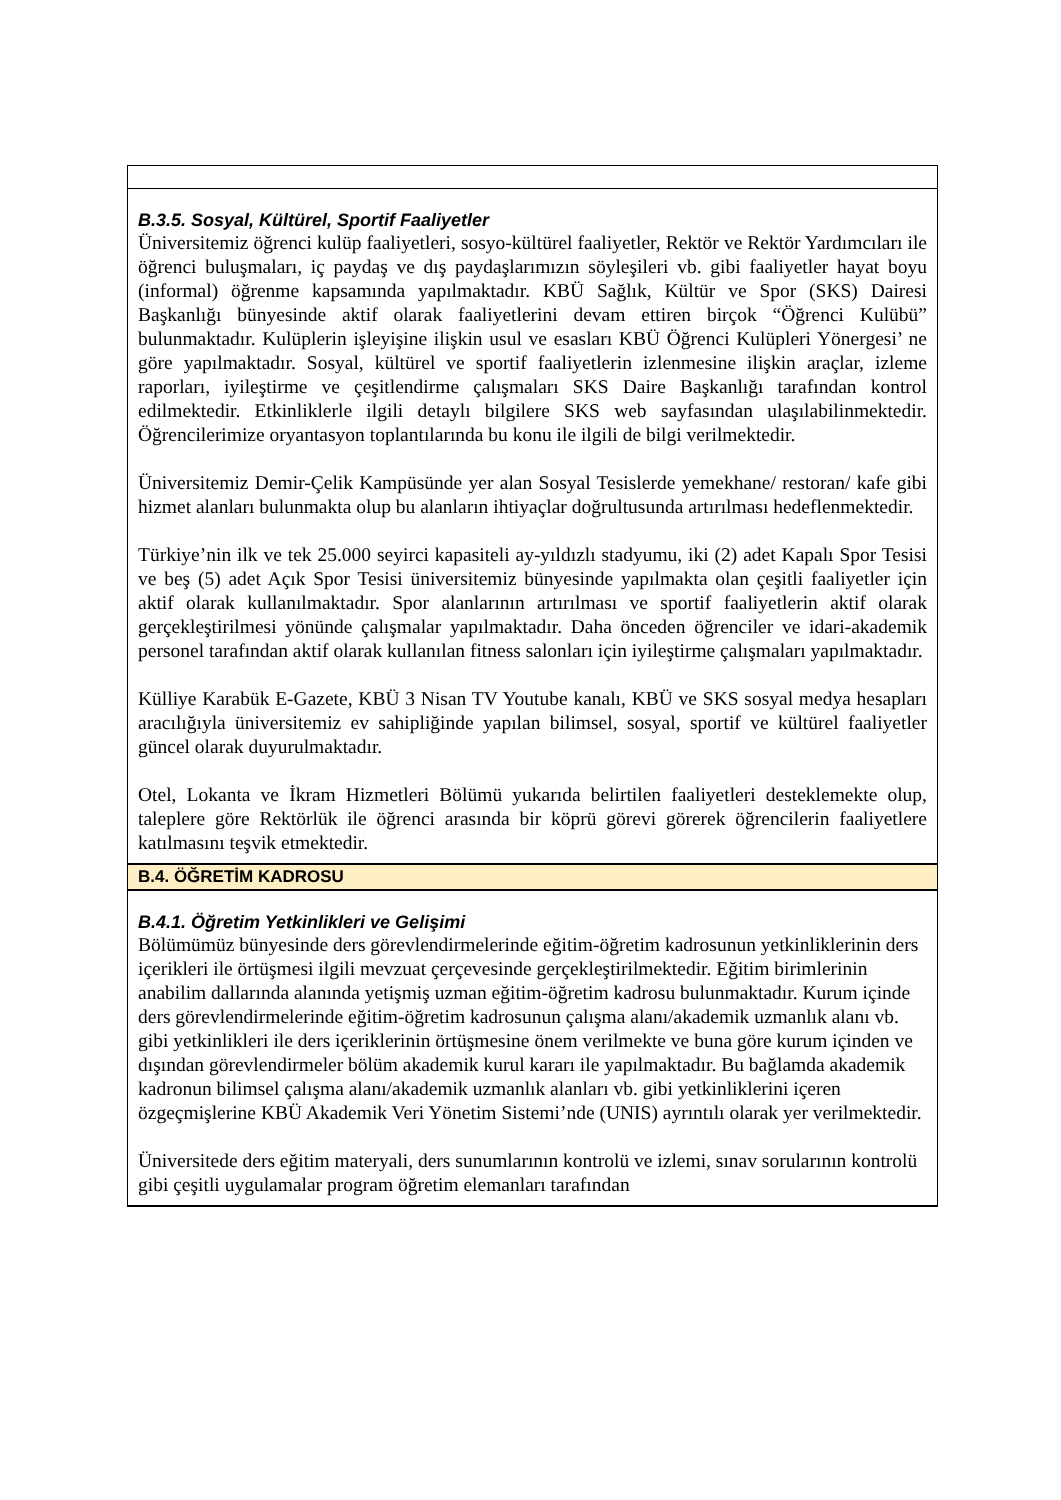B.3.5. Sosyal, Kültürel, Sportif Faaliyetler
Üniversitemiz öğrenci kulüp faaliyetleri, sosyo-kültürel faaliyetler, Rektör ve Rektör Yardımcıları ile öğrenci buluşmaları, iç paydaş ve dış paydaşlarımızın söyleşileri vb. gibi faaliyetler hayat boyu (informal) öğrenme kapsamında yapılmaktadır. KBÜ Sağlık, Kültür ve Spor (SKS) Dairesi Başkanlığı bünyesinde aktif olarak faaliyetlerini devam ettiren birçok “Öğrenci Kulübü” bulunmaktadır. Kulüplerin işleyişine ilişkin usul ve esasları KBÜ Öğrenci Kulüpleri Yönergesi’ ne göre yapılmaktadır. Sosyal, kültürel ve sportif faaliyetlerin izlenmesine ilişkin araçlar, izleme raporları, iyileştirme ve çeşitlendirme çalışmaları SKS Daire Başkanlığı tarafından kontrol edilmektedir. Etkinliklerle ilgili detaylı bilgilere SKS web sayfasından ulaşılabilinmektedir. Öğrencilerimize oryantasyon toplantılarında bu konu ile ilgili de bilgi verilmektedir.
Üniversitemiz Demir-Çelik Kampüsünde yer alan Sosyal Tesislerde yemekhane/ restoran/ kafe gibi hizmet alanları bulunmakta olup bu alanların ihtiyaçlar doğrultusunda artırılması hedeflenmektedir.
Türkiye’nin ilk ve tek 25.000 seyirci kapasiteli ay-yıldızlı stadyumu, iki (2) adet Kapalı Spor Tesisi ve beş (5) adet Açık Spor Tesisi üniversitemiz bünyesinde yapılmakta olan çeşitli faaliyetler için aktif olarak kullanılmaktadır. Spor alanlarının artırılması ve sportif faaliyetlerin aktif olarak gerçekleştirilmesi yönünde çalışmalar yapılmaktadır. Daha önceden öğrenciler ve idari-akademik personel tarafından aktif olarak kullanılan fitness salonları için iyileştirme çalışmaları yapılmaktadır.
Külliye Karabük E-Gazete, KBÜ 3 Nisan TV Youtube kanalı, KBÜ ve SKS sosyal medya hesapları aracılığıyla üniversitemiz ev sahipliğinde yapılan bilimsel, sosyal, sportif ve kültürel faaliyetler güncel olarak duyurulmaktadır.
Otel, Lokanta ve İkram Hizmetleri Bölümü yukarıda belirtilen faaliyetleri desteklemekte olup, taleplere göre Rektörlük ile öğrenci arasında bir köprü görevi görerek öğrencilerin faaliyetlere katılmasını teşvik etmektedir.
B.4. ÖĞRETİM KADROSU
B.4.1. Öğretim Yetkinlikleri ve Gelişimi
Bölümümüz bünyesinde ders görevlendirmelerinde eğitim-öğretim kadrosunun yetkinliklerinin ders içerikleri ile örtüşmesi ilgili mevzuat çerçevesinde gerçekleştirilmektedir. Eğitim birimlerinin anabilim dallarında alanında yetişmiş uzman eğitim-öğretim kadrosu bulunmaktadır. Kurum içinde ders görevlendirmelerinde eğitim-öğretim kadrosunun çalışma alanı/akademik uzmanlık alanı vb. gibi yetkinlikleri ile ders içeriklerinin örtüşmesine önem verilmekte ve buna göre kurum içinden ve dışından görevlendirmeler bölüm akademik kurul kararı ile yapılmaktadır. Bu bağlamda akademik kadronun bilimsel çalışma alanı/akademik uzmanlık alanları vb. gibi yetkinliklerini içeren özgeçmişlerine KBÜ Akademik Veri Yönetim Sistemi’nde (UNIS) ayrıntılı olarak yer verilmektedir.
Üniversitede ders eğitim materyali, ders sunumlarının kontrolü ve izlemi, sınav sorularının kontrolü gibi çeşitli uygulamalar program öğretim elemanları tarafından